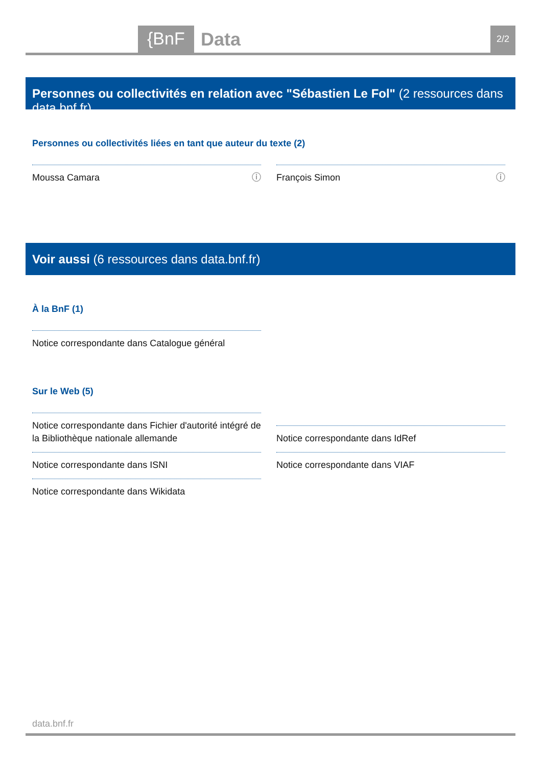{BnF Data 2/2
Personnes ou collectivités en relation avec "Sébastien Le Fol" (2 ressources dans data.bnf.fr)
Personnes ou collectivités liées en tant que auteur du texte (2)
Moussa Camara ⓘ François Simon ⓘ
Voir aussi (6 ressources dans data.bnf.fr)
À la BnF (1)
Notice correspondante dans Catalogue général
Sur le Web (5)
Notice correspondante dans Fichier d'autorité intégré de la Bibliothèque nationale allemande
Notice correspondante dans IdRef
Notice correspondante dans ISNI Notice correspondante dans VIAF
Notice correspondante dans Wikidata
data.bnf.fr